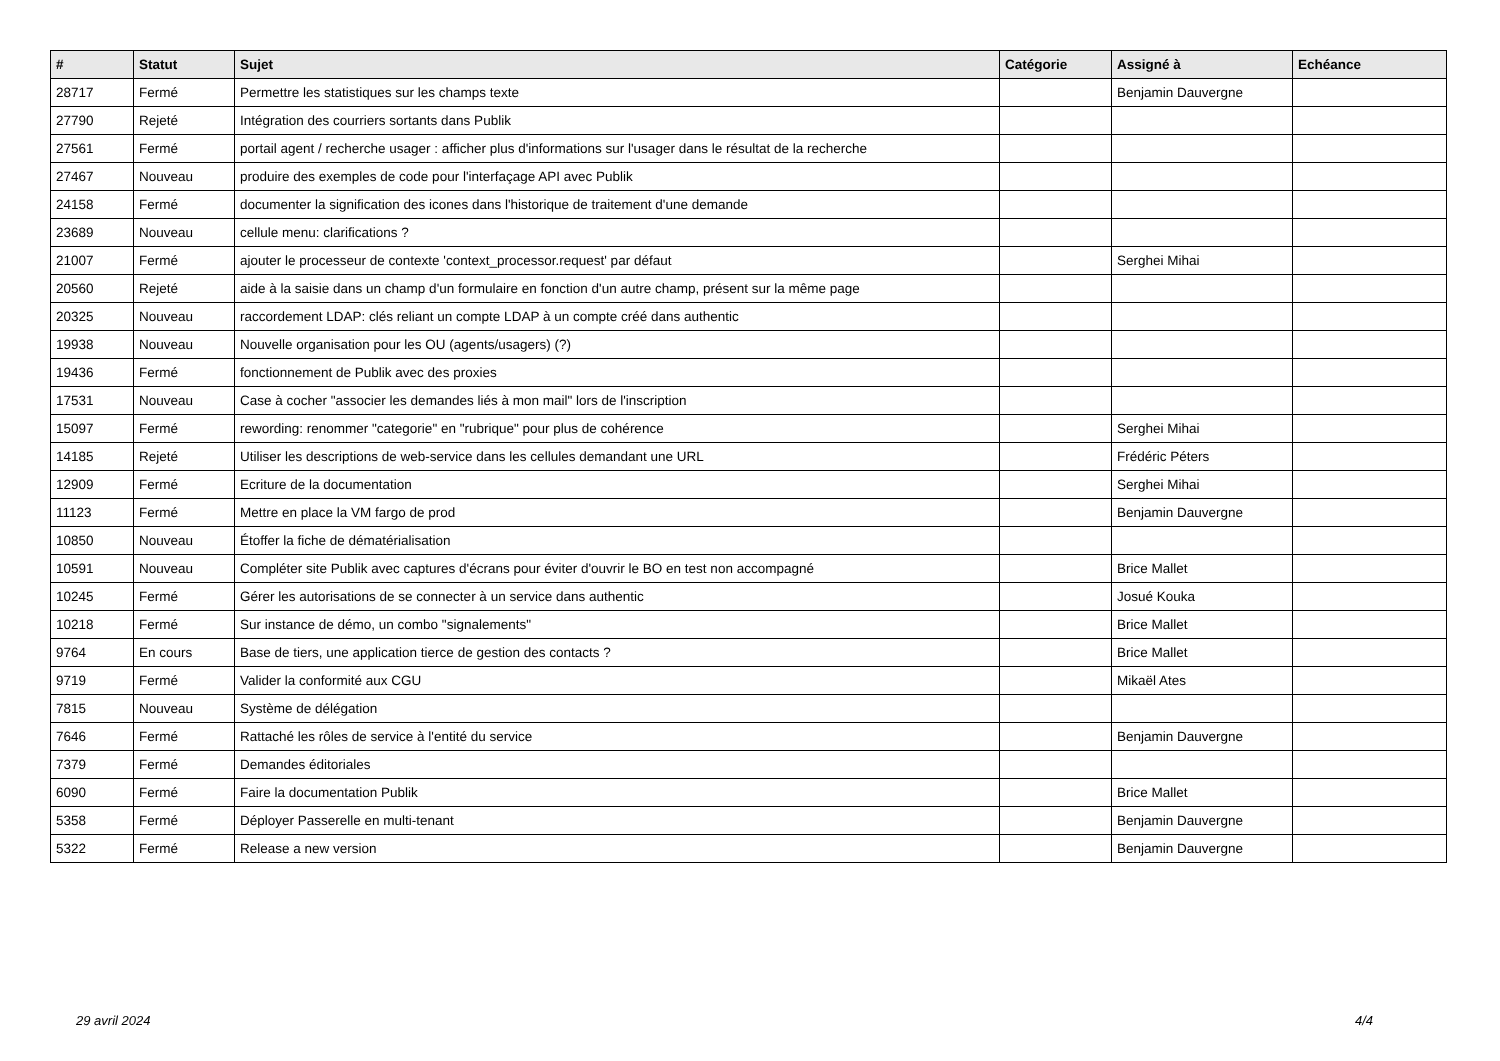| # | Statut | Sujet | Catégorie | Assigné à | Echéance |
| --- | --- | --- | --- | --- | --- |
| 28717 | Fermé | Permettre les statistiques sur les champs texte | | Benjamin Dauvergne | |
| 27790 | Rejeté | Intégration des courriers sortants dans Publik | | | |
| 27561 | Fermé | portail agent / recherche usager : afficher plus d'informations sur l'usager dans le résultat de la recherche | | | |
| 27467 | Nouveau | produire des exemples de code pour l'interfaçage API avec Publik | | | |
| 24158 | Fermé | documenter la signification des icones dans l'historique de traitement d'une demande | | | |
| 23689 | Nouveau | cellule menu: clarifications ? | | | |
| 21007 | Fermé | ajouter le processeur de contexte 'context_processor.request' par défaut | | Serghei Mihai | |
| 20560 | Rejeté | aide à la saisie dans un champ d'un formulaire en fonction d'un autre champ, présent sur la même page | | | |
| 20325 | Nouveau | raccordement LDAP: clés reliant un compte LDAP à un compte créé dans authentic | | | |
| 19938 | Nouveau | Nouvelle organisation pour les OU (agents/usagers) (?) | | | |
| 19436 | Fermé | fonctionnement de Publik avec des proxies | | | |
| 17531 | Nouveau | Case à cocher "associer les demandes liés à mon mail" lors de l'inscription | | | |
| 15097 | Fermé | rewording: renommer "categorie" en "rubrique" pour plus de cohérence | | Serghei Mihai | |
| 14185 | Rejeté | Utiliser les descriptions de web-service dans les cellules demandant une URL | | Frédéric Péters | |
| 12909 | Fermé | Ecriture de la documentation | | Serghei Mihai | |
| 11123 | Fermé | Mettre en place la VM fargo de prod | | Benjamin Dauvergne | |
| 10850 | Nouveau | Étoffer la fiche de dématérialisation | | | |
| 10591 | Nouveau | Compléter site Publik avec captures d'écrans pour éviter d'ouvrir le BO en test non accompagné | | Brice Mallet | |
| 10245 | Fermé | Gérer les autorisations de se connecter à un service dans authentic | | Josué Kouka | |
| 10218 | Fermé | Sur instance de démo, un combo "signalements" | | Brice Mallet | |
| 9764 | En cours | Base de tiers, une application tierce de gestion des contacts ? | | Brice Mallet | |
| 9719 | Fermé | Valider la conformité aux CGU | | Mikaël Ates | |
| 7815 | Nouveau | Système de délégation | | | |
| 7646 | Fermé | Rattaché les rôles de service à l'entité du service | | Benjamin Dauvergne | |
| 7379 | Fermé | Demandes éditoriales | | | |
| 6090 | Fermé | Faire la documentation Publik | | Brice Mallet | |
| 5358 | Fermé | Déployer Passerelle en multi-tenant | | Benjamin Dauvergne | |
| 5322 | Fermé | Release a new version | | Benjamin Dauvergne | |
29 avril 2024 4/4